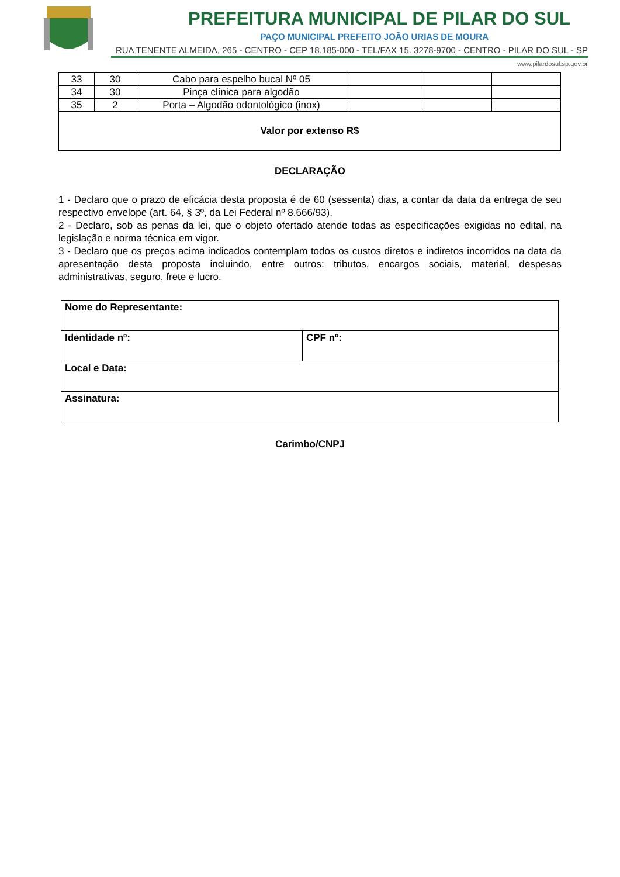PREFEITURA MUNICIPAL DE PILAR DO SUL
PAÇO MUNICIPAL PREFEITO JOÃO URIAS DE MOURA
RUA TENENTE ALMEIDA, 265 - CENTRO - CEP 18.185-000 - TEL/FAX 15. 3278-9700 - CENTRO - PILAR DO SUL - SP
www.pilardosul.sp.gov.br
| 33 | 30 | Cabo para espelho bucal Nº 05 | | | |
| 34 | 30 | Pinça clínica para algodão | | | |
| 35 | 2 | Porta – Algodão odontológico (inox) | | | |
| Valor por extenso R$ | | | | | |
DECLARAÇÃO
1 - Declaro que o prazo de eficácia desta proposta é de 60 (sessenta) dias, a contar da data da entrega de seu respectivo envelope (art. 64, § 3º, da Lei Federal nº 8.666/93).
2 - Declaro, sob as penas da lei, que o objeto ofertado atende todas as especificações exigidas no edital, na legislação e norma técnica em vigor.
3 - Declaro que os preços acima indicados contemplam todos os custos diretos e indiretos incorridos na data da apresentação desta proposta incluindo, entre outros: tributos, encargos sociais, material, despesas administrativas, seguro, frete e lucro.
| Nome do Representante: | |
| Identidade nº: | CPF nº: |
| Local e Data: | |
| Assinatura: | |
Carimbo/CNPJ